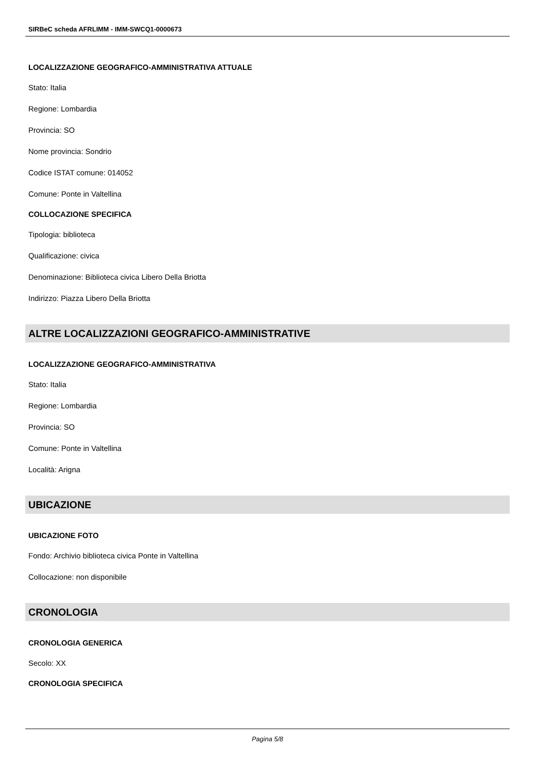SIRBeC scheda AFRLIMM - IMM-SWCQ1-0000673
LOCALIZZAZIONE GEOGRAFICO-AMMINISTRATIVA ATTUALE
Stato: Italia
Regione: Lombardia
Provincia: SO
Nome provincia: Sondrio
Codice ISTAT comune: 014052
Comune: Ponte in Valtellina
COLLOCAZIONE SPECIFICA
Tipologia: biblioteca
Qualificazione: civica
Denominazione: Biblioteca civica Libero Della Briotta
Indirizzo: Piazza Libero Della Briotta
ALTRE LOCALIZZAZIONI GEOGRAFICO-AMMINISTRATIVE
LOCALIZZAZIONE GEOGRAFICO-AMMINISTRATIVA
Stato: Italia
Regione: Lombardia
Provincia: SO
Comune: Ponte in Valtellina
Località: Arigna
UBICAZIONE
UBICAZIONE FOTO
Fondo: Archivio biblioteca civica Ponte in Valtellina
Collocazione: non disponibile
CRONOLOGIA
CRONOLOGIA GENERICA
Secolo: XX
CRONOLOGIA SPECIFICA
Pagina 5/8